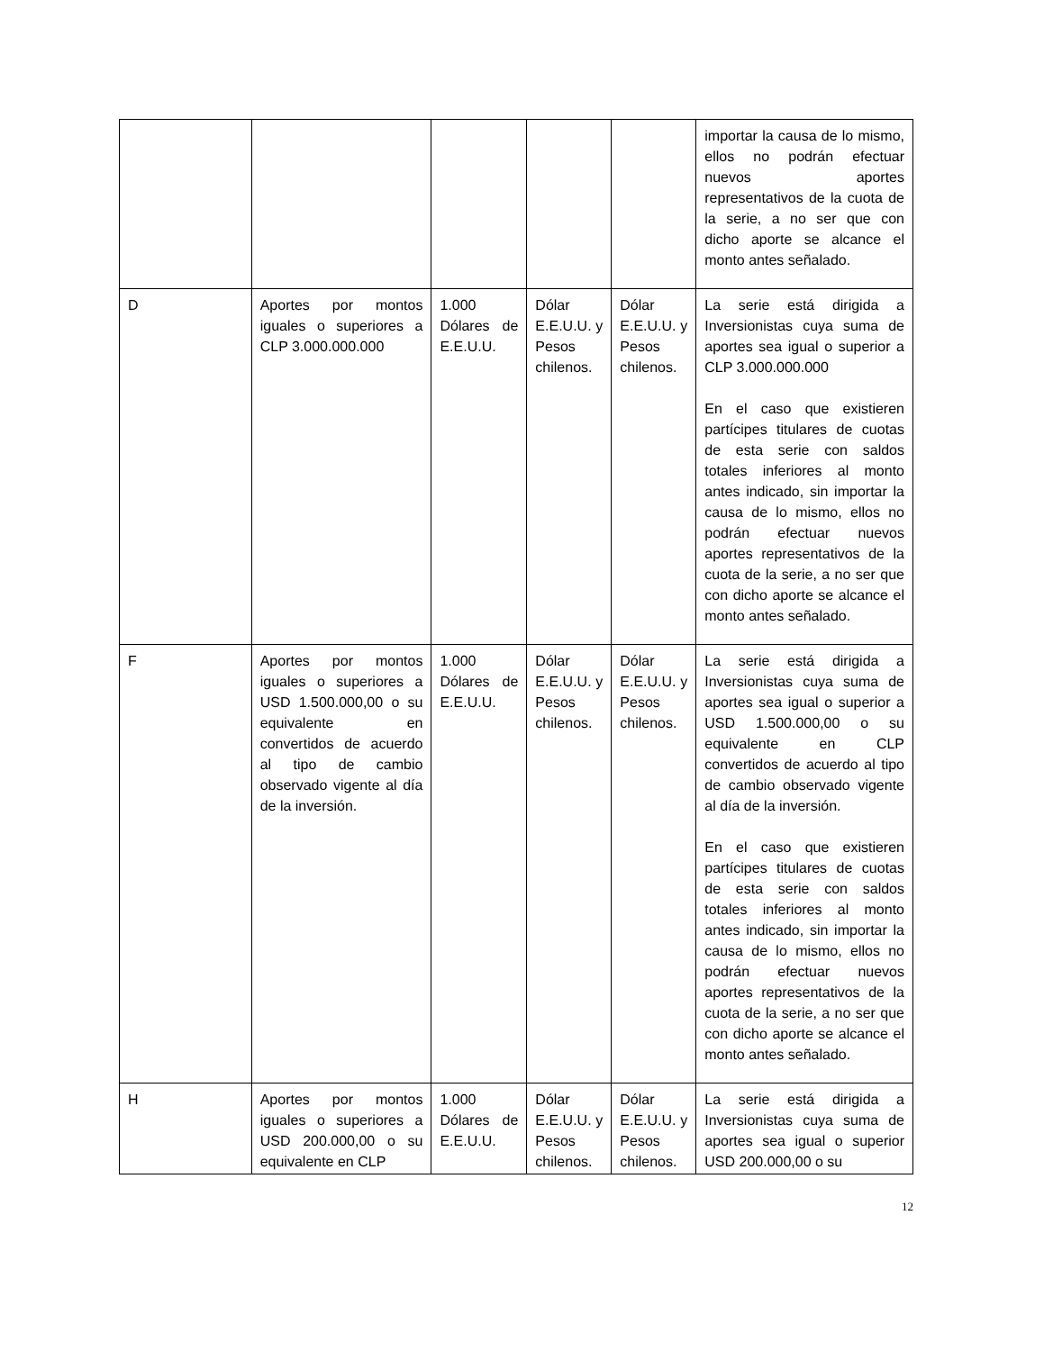| | | | | | importar la causa de lo mismo, ellos no podrán efectuar nuevos aportes representativos de la cuota de la serie, a no ser que con dicho aporte se alcance el monto antes señalado. |
| D | Aportes por montos iguales o superiores a CLP 3.000.000.000 | 1.000 Dólares de E.E.U.U. | Dólar E.E.U.U. y Pesos chilenos. | Dólar E.E.U.U. y Pesos chilenos. | La serie está dirigida a Inversionistas cuya suma de aportes sea igual o superior a CLP 3.000.000.000 En el caso que existieren partícipes titulares de cuotas de esta serie con saldos totales inferiores al monto antes indicado, sin importar la causa de lo mismo, ellos no podrán efectuar nuevos aportes representativos de la cuota de la serie, a no ser que con dicho aporte se alcance el monto antes señalado. |
| F | Aportes por montos iguales o superiores a USD 1.500.000,00 o su equivalente en convertidos de acuerdo al tipo de cambio observado vigente al día de la inversión. | 1.000 Dólares de E.E.U.U. | Dólar E.E.U.U. y Pesos chilenos. | Dólar E.E.U.U. y Pesos chilenos. | La serie está dirigida a Inversionistas cuya suma de aportes sea igual o superior a USD 1.500.000,00 o su equivalente en CLP convertidos de acuerdo al tipo de cambio observado vigente al día de la inversión. En el caso que existieren partícipes titulares de cuotas de esta serie con saldos totales inferiores al monto antes indicado, sin importar la causa de lo mismo, ellos no podrán efectuar nuevos aportes representativos de la cuota de la serie, a no ser que con dicho aporte se alcance el monto antes señalado. |
| H | Aportes por montos iguales o superiores a USD 200.000,00 o su equivalente en CLP | 1.000 Dólares de E.E.U.U. | Dólar E.E.U.U. y Pesos chilenos. | Dólar E.E.U.U. y Pesos chilenos. | La serie está dirigida a Inversionistas cuya suma de aportes sea igual o superior USD 200.000,00 o su |
12